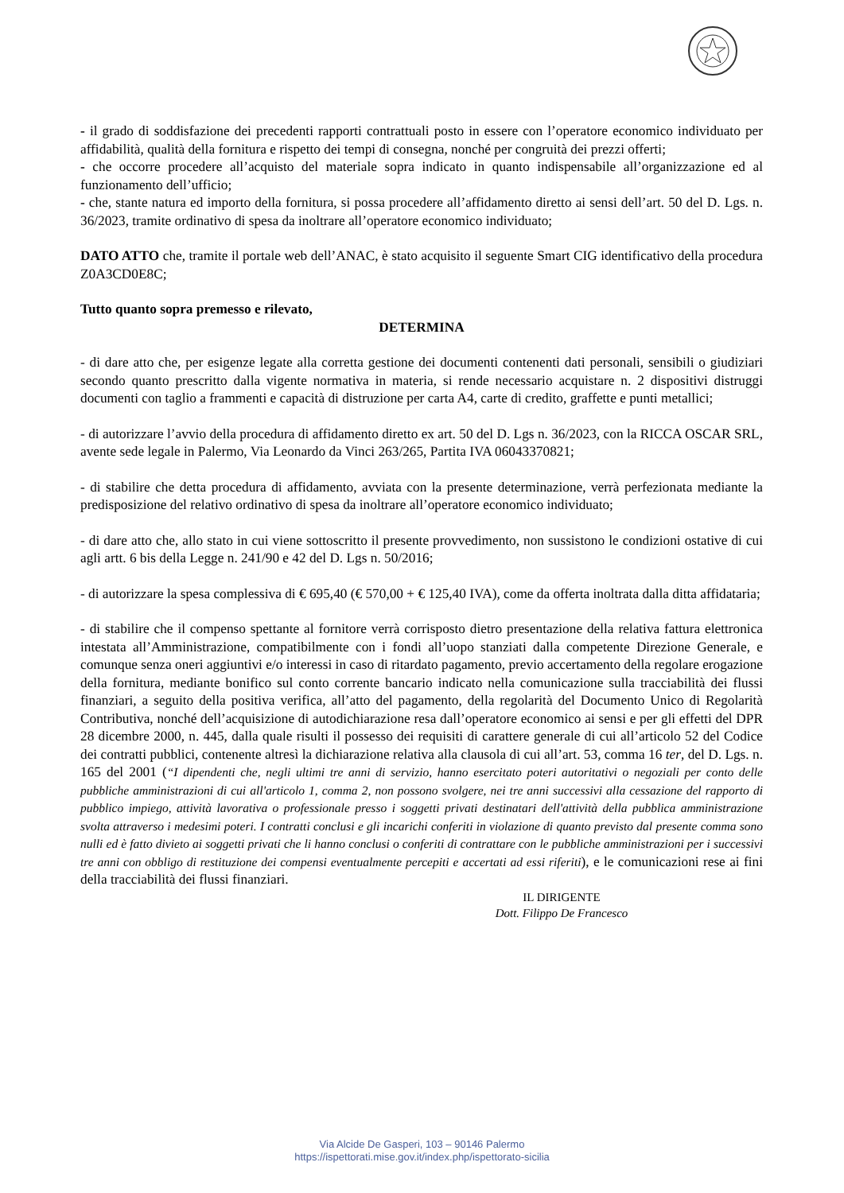- il grado di soddisfazione dei precedenti rapporti contrattuali posto in essere con l’operatore economico individuato per affidabilità, qualità della fornitura e rispetto dei tempi di consegna, nonché per congruità dei prezzi offerti;
- che occorre procedere all’acquisto del materiale sopra indicato in quanto indispensabile all’organizzazione ed al funzionamento dell’ufficio;
- che, stante natura ed importo della fornitura, si possa procedere all’affidamento diretto ai sensi dell’art. 50 del D. Lgs. n. 36/2023, tramite ordinativo di spesa da inoltrare all’operatore economico individuato;
DATO ATTO che, tramite il portale web dell’ANAC, è stato acquisito il seguente Smart CIG identificativo della procedura Z0A3CD0E8C;
Tutto quanto sopra premesso e rilevato,
DETERMINA
- di dare atto che, per esigenze legate alla corretta gestione dei documenti contenenti dati personali, sensibili o giudiziari secondo quanto prescritto dalla vigente normativa in materia, si rende necessario acquistare n. 2 dispositivi distruggi documenti con taglio a frammenti e capacità di distruzione per carta A4, carte di credito, graffette e punti metallici;
- di autorizzare l’avvio della procedura di affidamento diretto ex art. 50 del D. Lgs n. 36/2023, con la RICCA OSCAR SRL, avente sede legale in Palermo, Via Leonardo da Vinci 263/265, Partita IVA 06043370821;
- di stabilire che detta procedura di affidamento, avviata con la presente determinazione, verrà perfezionata mediante la predisposizione del relativo ordinativo di spesa da inoltrare all’operatore economico individuato;
- di dare atto che, allo stato in cui viene sottoscritto il presente provvedimento, non sussistono le condizioni ostative di cui agli artt. 6 bis della Legge n. 241/90 e 42 del D. Lgs n. 50/2016;
- di autorizzare la spesa complessiva di € 695,40 (€ 570,00 + € 125,40 IVA), come da offerta inoltrata dalla ditta affidataria;
- di stabilire che il compenso spettante al fornitore verrà corrisposto dietro presentazione della relativa fattura elettronica intestata all’Amministrazione, compatibilmente con i fondi all’uopo stanziati dalla competente Direzione Generale, e comunque senza oneri aggiuntivi e/o interessi in caso di ritardato pagamento, previo accertamento della regolare erogazione della fornitura, mediante bonifico sul conto corrente bancario indicato nella comunicazione sulla tracciabilità dei flussi finanziari, a seguito della positiva verifica, all’atto del pagamento, della regolarità del Documento Unico di Regolarità Contributiva, nonché dell’acquisizione di autodichiarazione resa dall’operatore economico ai sensi e per gli effetti del DPR 28 dicembre 2000, n. 445, dalla quale risulti il possesso dei requisiti di carattere generale di cui all’articolo 52 del Codice dei contratti pubblici, contenente altresì la dichiarazione relativa alla clausola di cui all’art. 53, comma 16 ter, del D. Lgs. n. 165 del 2001 (“I dipendenti che, negli ultimi tre anni di servizio, hanno esercitato poteri autoritativi o negoziali per conto delle pubbliche amministrazioni di cui all'articolo 1, comma 2, non possono svolgere, nei tre anni successivi alla cessazione del rapporto di pubblico impiego, attività lavorativa o professionale presso i soggetti privati destinatari dell'attività della pubblica amministrazione svolta attraverso i medesimi poteri. I contratti conclusi e gli incarichi conferiti in violazione di quanto previsto dal presente comma sono nulli ed è fatto divieto ai soggetti privati che li hanno conclusi o conferiti di contrattare con le pubbliche amministrazioni per i successivi tre anni con obbligo di restituzione dei compensi eventualmente percepiti e accertati ad essi riferiti), e le comunicazioni rese ai fini della tracciabilità dei flussi finanziari.
IL DIRIGENTE
Dott. Filippo De Francesco
Via Alcide De Gasperi, 103 – 90146 Palermo
https://ispettorati.mise.gov.it/index.php/ispettorato-sicilia